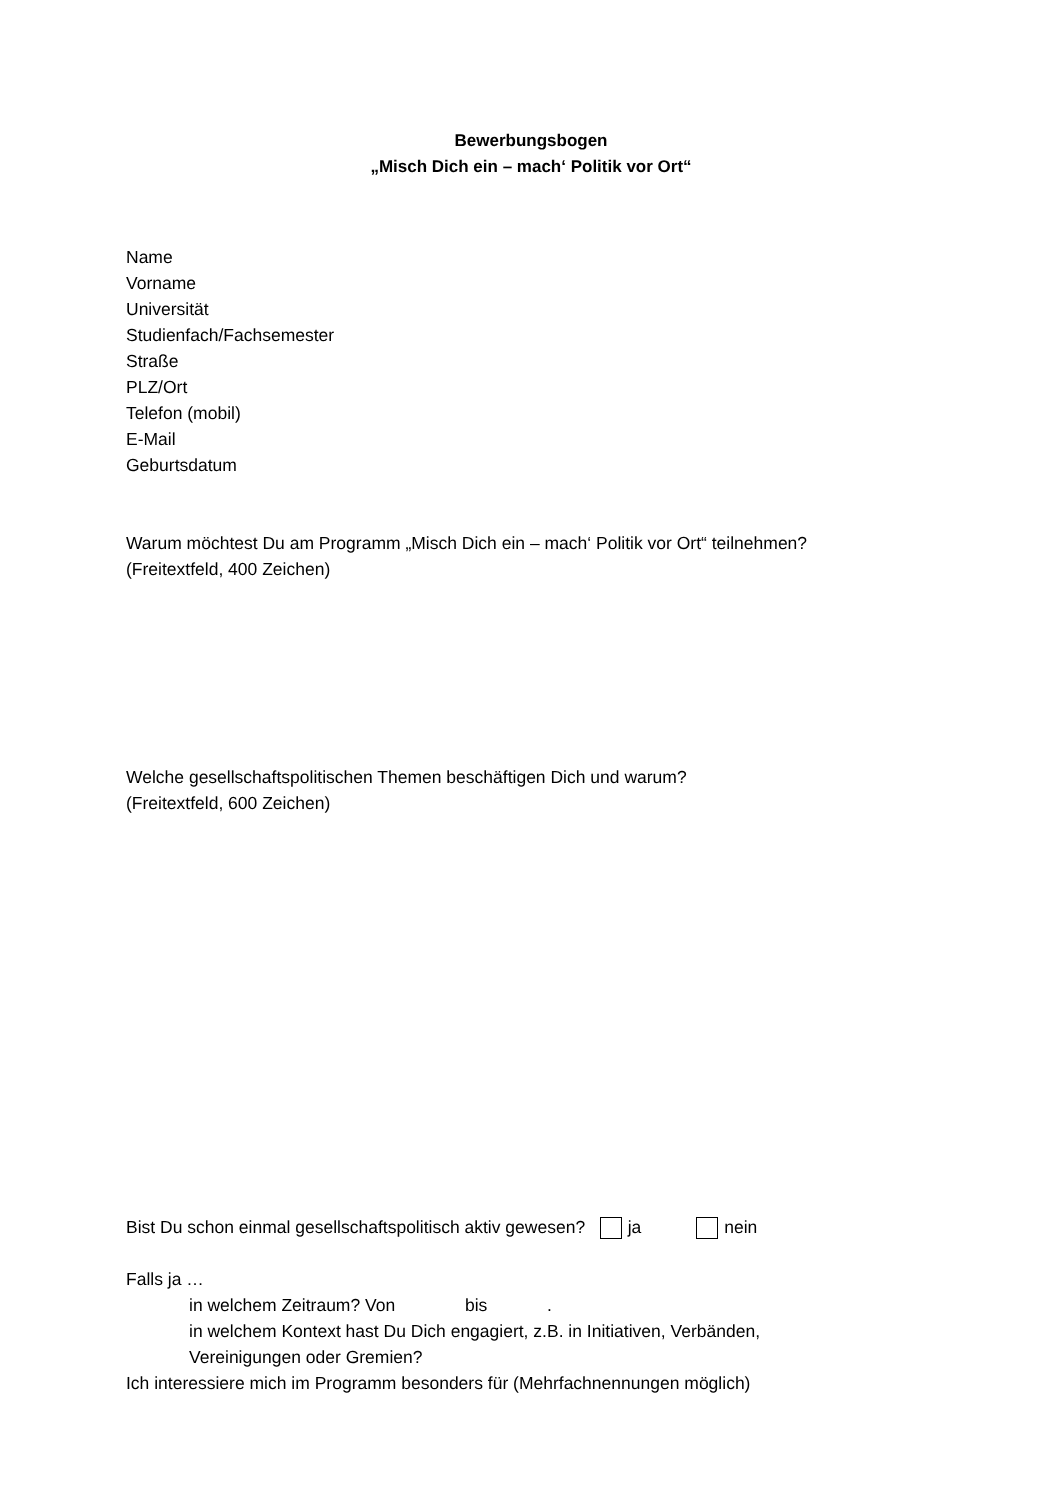Bewerbungsbogen
„Misch Dich ein – mach‘ Politik vor Ort“
Name
Vorname
Universität
Studienfach/Fachsemester
Straße
PLZ/Ort
Telefon (mobil)
E-Mail
Geburtsdatum
Warum möchtest Du am Programm „Misch Dich ein – mach‘ Politik vor Ort“ teilnehmen?
(Freitextfeld, 400 Zeichen)
Welche gesellschaftspolitischen Themen beschäftigen Dich und warum?
(Freitextfeld, 600 Zeichen)
Bist Du schon einmal gesellschaftspolitisch aktiv gewesen? ja nein
Falls ja …
in welchem Zeitraum? Von bis .
in welchem Kontext hast Du Dich engagiert, z.B. in Initiativen, Verbänden,
Vereinigungen oder Gremien?
Ich interessiere mich im Programm besonders für (Mehrfachnennungen möglich)